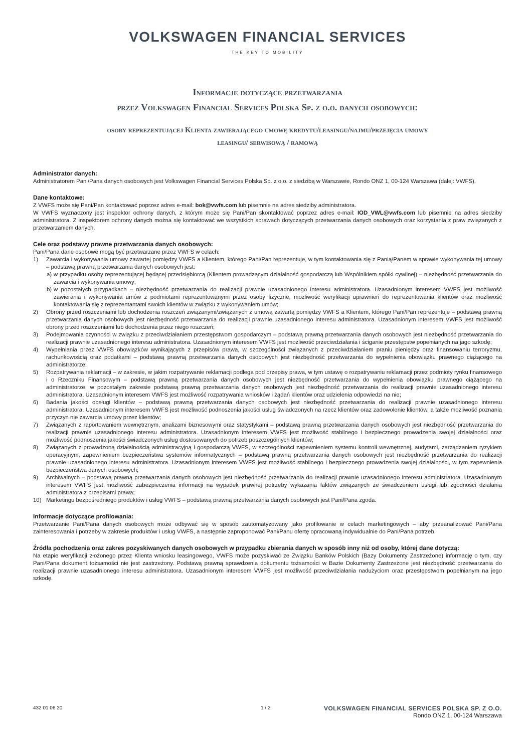VOLKSWAGEN FINANCIAL SERVICES
THE KEY TO MOBILITY
Informacje dotyczące przetwarzania
przez Volkswagen Financial Services Polska Sp. z o.o. danych osobowych:
osoby reprezentującej Klienta zawierającego umowę kredytu/leasingu/najmu/przejęcia umowy
leasingu/ serwisową / ramową
Administrator danych:
Administratorem Pani/Pana danych osobowych jest Volkswagen Financial Services Polska Sp. z o.o. z siedzibą w Warszawie, Rondo ONZ 1, 00-124 Warszawa (dalej: VWFS).
Dane kontaktowe:
Z VWFS może się Pani/Pan kontaktować poprzez adres e-mail: bok@vwfs.com lub pisemnie na adres siedziby administratora.
W VWFS wyznaczony jest inspektor ochrony danych, z którym może się Pani/Pan skontaktować poprzez adres e-mail: IOD_VWL@vwfs.com lub pisemnie na adres siedziby administratora. Z inspektorem ochrony danych można się kontaktować we wszystkich sprawach dotyczących przetwarzania danych osobowych oraz korzystania z praw związanych z przetwarzaniem danych.
Cele oraz podstawy prawne przetwarzania danych osobowych:
Pani/Pana dane osobowe mogą być przetwarzane przez VWFS w celach:
1) Zawarcia i wykonywania umowy zawartej pomiędzy VWFS a Klientem, którego Pani/Pan reprezentuje, w tym kontaktowania się z Panią/Panem w sprawie wykonywania tej umowy – podstawą prawną przetwarzania danych osobowych jest:
a) w przypadku osoby reprezentującej będącej przedsiębiorcą (Klientem prowadzącym działalność gospodarczą lub Wspólnikiem spółki cywilnej) – niezbędność przetwarzania do zawarcia i wykonywania umowy;
b) w pozostałych przypadkach – niezbędność przetwarzania do realizacji prawnie uzasadnionego interesu administratora. Uzasadnionym interesem VWFS jest możliwość zawierania i wykonywania umów z podmiotami reprezentowanymi przez osoby fizyczne, możliwość weryfikacji uprawnień do reprezentowania klientów oraz możliwość kontaktowania się z reprezentantami swoich klientów w związku z wykonywaniem umów;
2) Obrony przed roszczeniami lub dochodzenia roszczeń związanymi/związanych z umową zawartą pomiędzy VWFS a Klientem, którego Pani/Pan reprezentuje – podstawą prawną przetwarzania danych osobowych jest niezbędność przetwarzania do realizacji prawnie uzasadnionego interesu administratora. Uzasadnionym interesem VWFS jest możliwość obrony przed roszczeniami lub dochodzenia przez niego roszczeń;
3) Podejmowania czynności w związku z przeciwdziałaniem przestępstwom gospodarczym – podstawą prawną przetwarzania danych osobowych jest niezbędność przetwarzania do realizacji prawnie uzasadnionego interesu administratora. Uzasadnionym interesem VWFS jest możliwość przeciwdziałania i ściganie przestępstw popełnianych na jago szkodę;
4) Wypełniania przez VWFS obowiązków wynikających z przepisów prawa, w szczególności związanych z przeciwdziałaniem praniu pieniędzy oraz finansowaniu terroryzmu, rachunkowością oraz podatkami – podstawą prawną przetwarzania danych osobowych jest niezbędność przetwarzania do wypełnienia obowiązku prawnego ciążącego na administratorze;
5) Rozpatrywania reklamacji – w zakresie, w jakim rozpatrywanie reklamacji podlega pod przepisy prawa, w tym ustawę o rozpatrywaniu reklamacji przez podmioty rynku finansowego i o Rzeczniku Finansowym – podstawą prawną przetwarzania danych osobowych jest niezbędność przetwarzania do wypełnienia obowiązku prawnego ciążącego na administratorze, w pozostałym zakresie podstawą prawną przetwarzania danych osobowych jest niezbędność przetwarzania do realizacji prawnie uzasadnionego interesu administratora. Uzasadnionym interesem VWFS jest możliwość rozpatrywania wniosków i żądań klientów oraz udzielenia odpowiedzi na nie;
6) Badania jakości obsługi klientów – podstawą prawną przetwarzania danych osobowych jest niezbędność przetwarzania do realizacji prawnie uzasadnionego interesu administratora. Uzasadnionym interesem VWFS jest możliwość podnoszenia jakości usług świadczonych na rzecz klientów oraz zadowolenie klientów, a także możliwość poznania przyczyn nie zawarcia umowy przez klientów;
7) Związanych z raportowaniem wewnętrznym, analizami biznesowymi oraz statystykami – podstawą prawną przetwarzania danych osobowych jest niezbędność przetwarzania do realizacji prawnie uzasadnionego interesu administratora. Uzasadnionym interesem VWFS jest możliwość stabilnego i bezpiecznego prowadzenia swojej działalności oraz możliwość podnoszenia jakości świadczonych usług dostosowanych do potrzeb poszczególnych klientów;
8) Związanych z prowadzoną działalnością administracyjną i gospodarczą VWFS, w szczególności zapewnieniem systemu kontroli wewnętrznej, audytami, zarządzaniem ryzykiem operacyjnym, zapewnieniem bezpieczeństwa systemów informatycznych – podstawą prawną przetwarzania danych osobowych jest niezbędność przetwarzania do realizacji prawnie uzasadnionego interesu administratora. Uzasadnionym interesem VWFS jest możliwość stabilnego i bezpiecznego prowadzenia swojej działalności, w tym zapewnienia bezpieczeństwa danych osobowych;
9) Archiwalnych – podstawą prawną przetwarzania danych osobowych jest niezbędność przetwarzania do realizacji prawnie uzasadnionego interesu administratora. Uzasadnionym interesem VWFS jest możliwość zabezpieczenia informacji na wypadek prawnej potrzeby wykazania faktów związanych ze świadczeniem usługi lub zgodności działania administratora z przepisami prawa;
10) Marketingu bezpośredniego produktów i usług VWFS – podstawą prawną przetwarzania danych osobowych jest Pani/Pana zgoda.
Informacje dotyczące profilowania:
Przetwarzanie Pani/Pana danych osobowych może odbywać się w sposób zautomatyzowany jako profilowanie w celach marketingowych – aby przeanalizować Pani/Pana zainteresowania i potrzeby w zakresie produktów i usług VWFS, a następnie zaproponować Pani/Panu ofertę opracowaną indywidualnie do Pani/Pana potrzeb.
Źródła pochodzenia oraz zakres pozyskiwanych danych osobowych w przypadku zbierania danych w sposób inny niż od osoby, której dane dotyczą:
Na etapie weryfikacji złożonego przez Klienta wniosku leasingowego, VWFS może pozyskiwać ze Związku Banków Polskich (Bazy Dokumenty Zastrzeżone) informację o tym, czy Pani/Pana dokument tożsamości nie jest zastrzeżony. Podstawą prawną sprawdzenia dokumentu tożsamości w Bazie Dokumenty Zastrzeżone jest niezbędność przetwarzania do realizacji prawnie uzasadnionego interesu administratora. Uzasadnionym interesem VWFS jest możliwość przeciwdziałania nadużyciom oraz przestępstwom popełnianym na jego szkodę.
432 01 06 20 1 / 2
VOLKSWAGEN FINANCIAL SERVICES POLSKA SP. Z O.O.
Rondo ONZ 1, 00-124 Warszawa